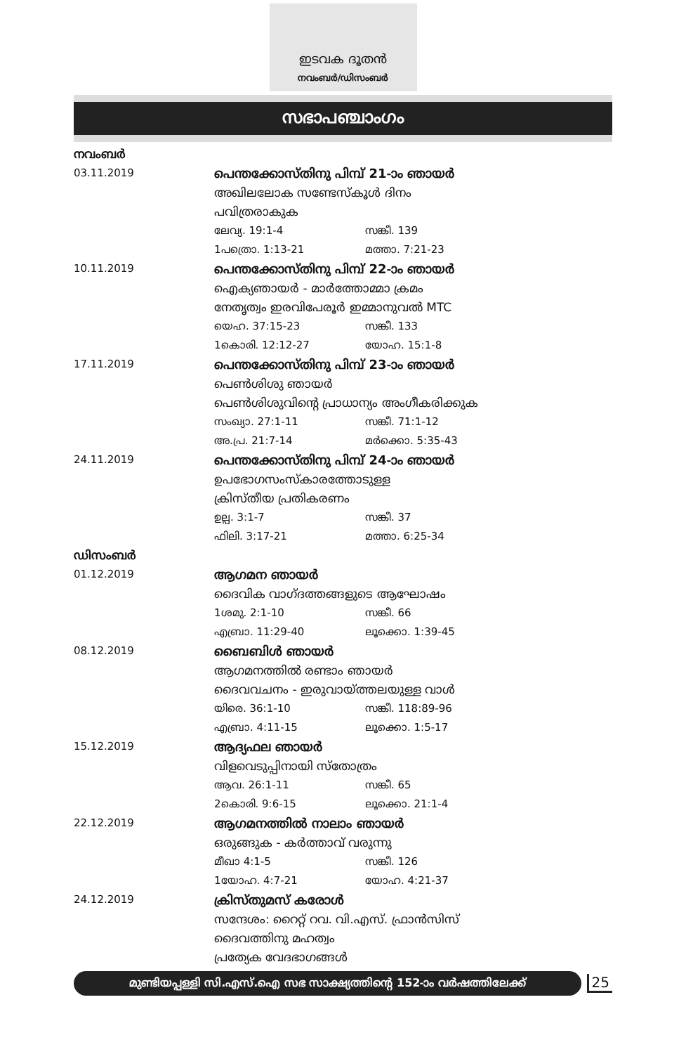ഇടവക ദൂതൻ
നവംബർ/ഡിസംബർ
സഭാപഞ്ചാംഗം
നവംബർ
03.11.2019
പെന്തക്കോസ്തിനു പിമ്പ് 21-ാം ഞായർ
അഖിലലോക സണ്ടേസ്കൂൾ ദിനം
പവിത്രരാകുക
ലേവ്യ. 19:1-4 സങ്കീ. 139
1പത്രൊ. 1:13-21 മത്താ. 7:21-23
10.11.2019
പെന്തക്കോസ്തിനു പിമ്പ് 22-ാം ഞായർ
ഐക്യഞായർ - മാർത്തോമ്മാ ക്രമം
നേതൃത്വം ഇരവിപേരൂർ ഇമ്മാനുവൽ MTC
യെഹ. 37:15-23 സങ്കീ. 133
1കൊരി. 12:12-27 യോഹ. 15:1-8
17.11.2019
പെന്തക്കോസ്തിനു പിമ്പ് 23-ാം ഞായർ
പെൺശിശു ഞായർ
പെൺശിശുവിന്റെ പ്രാധാന്യം അംഗീകരിക്കുക
സംഖ്യാ. 27:1-11 സങ്കീ. 71:1-12
അ.പ്ര. 21:7-14 മർക്കൊ. 5:35-43
24.11.2019
പെന്തക്കോസ്തിനു പിമ്പ് 24-ാം ഞായർ
ഉപഭോഗസംസ്കാരത്തോടുള്ള
ക്രിസ്തീയ പ്രതികരണം
ഉല്പ. 3:1-7 സങ്കീ. 37
ഫിലി. 3:17-21 മത്താ. 6:25-34
ഡിസംബർ
01.12.2019
ആഗമന ഞായർ
ദൈവിക വാഗ്ദത്തങ്ങളുടെ ആഘോഷം
1ശമു. 2:1-10 സങ്കീ. 66
എബ്രാ. 11:29-40 ലൂക്കൊ. 1:39-45
08.12.2019
ബൈബിൾ ഞായർ
ആഗമനത്തിൽ രണ്ടാം ഞായർ
ദൈവവചനം - ഇരുവായ്ത്തലയുള്ള വാൾ
യിരെ. 36:1-10 സങ്കീ. 118:89-96
എബ്രാ. 4:11-15 ലൂക്കൊ. 1:5-17
15.12.2019
ആദ്യഫല ഞായർ
വിളവെടുപ്പിനായി സ്തോത്രം
ആവ. 26:1-11 സങ്കീ. 65
2കൊരി. 9:6-15 ലൂക്കൊ. 21:1-4
22.12.2019
ആഗമനത്തിൽ നാലാം ഞായർ
ഒരുങ്ങുക - കർത്താവ് വരുന്നു
മീഖാ 4:1-5 സങ്കീ. 126
1യോഹ. 4:7-21 യോഹ. 4:21-37
24.12.2019
ക്രിസ്തുമസ് കരോൾ
സന്ദേശം: റൈറ്റ് റവ. വി.എസ്. ഫ്രാൻസിസ്
ദൈവത്തിനു മഹത്വം
പ്രത്യേക വേദഭാഗങ്ങൾ
മുണ്ടിയപ്പള്ളി സി.എസ്.ഐ സഭ സാക്ഷ്യത്തിന്റെ 152-ാം വർഷത്തിലേക്ക്
25